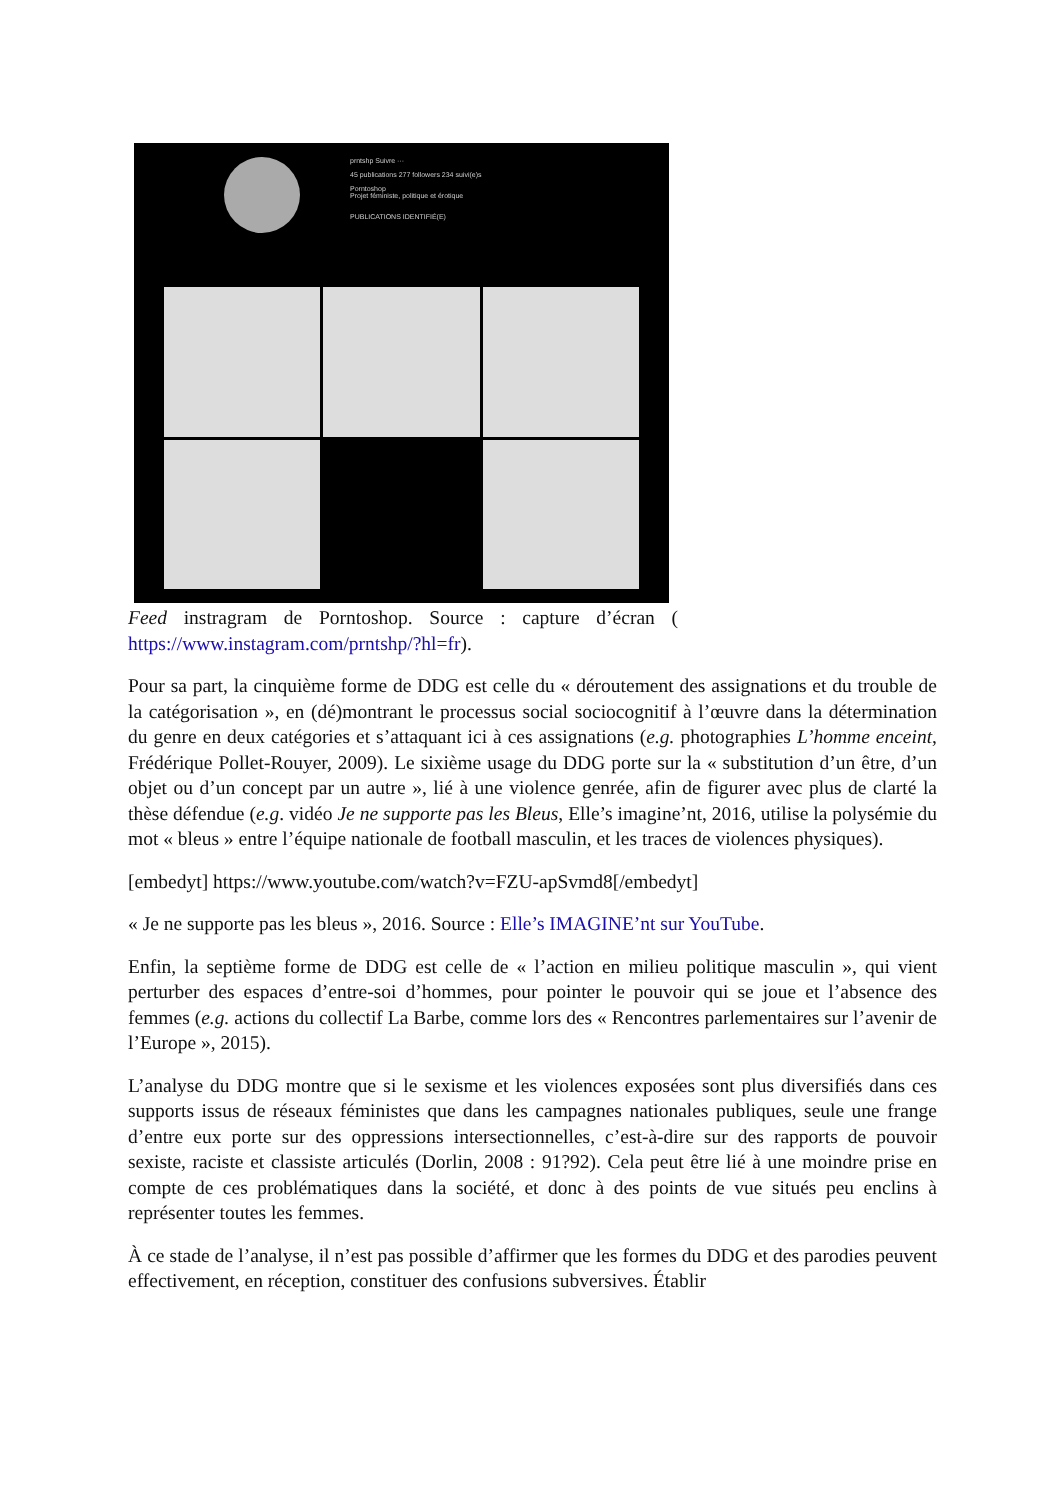prntshp Suivre ···
45 publications 277 followers 234 suivi(e)s
Porntoshop
Projet féministe, politique et érotique
PUBLICATIONS IDENTIFIÉ(E)
Feed instragram de Porntoshop. Source : capture d’écran ( https://www.instagram.com/prntshp/?hl=fr).
Pour sa part, la cinquième forme de DDG est celle du « déroutement des assignations et du trouble de la catégorisation », en (dé)montrant le processus social sociocognitif à l’œuvre dans la détermination du genre en deux catégories et s’attaquant ici à ces assignations (e.g. photographies L’homme enceint, Frédérique Pollet-Rouyer, 2009). Le sixième usage du DDG porte sur la « substitution d’un être, d’un objet ou d’un concept par un autre », lié à une violence genrée, afin de figurer avec plus de clarté la thèse défendue (e.g. vidéo Je ne supporte pas les Bleus, Elle’s imagine’nt, 2016, utilise la polysémie du mot « bleus » entre l’équipe nationale de football masculin, et les traces de violences physiques).
[embedyt] https://www.youtube.com/watch?v=FZU-apSvmd8[/embedyt]
« Je ne supporte pas les bleus », 2016. Source : Elle’s IMAGINE’nt sur YouTube.
Enfin, la septième forme de DDG est celle de « l’action en milieu politique masculin », qui vient perturber des espaces d’entre-soi d’hommes, pour pointer le pouvoir qui se joue et l’absence des femmes (e.g. actions du collectif La Barbe, comme lors des « Rencontres parlementaires sur l’avenir de l’Europe », 2015).
L’analyse du DDG montre que si le sexisme et les violences exposées sont plus diversifiés dans ces supports issus de réseaux féministes que dans les campagnes nationales publiques, seule une frange d’entre eux porte sur des oppressions intersectionnelles, c’est-à-dire sur des rapports de pouvoir sexiste, raciste et classiste articulés (Dorlin, 2008 : 91?92). Cela peut être lié à une moindre prise en compte de ces problématiques dans la société, et donc à des points de vue situés peu enclins à représenter toutes les femmes.
À ce stade de l’analyse, il n’est pas possible d’affirmer que les formes du DDG et des parodies peuvent effectivement, en réception, constituer des confusions subversives. Établir